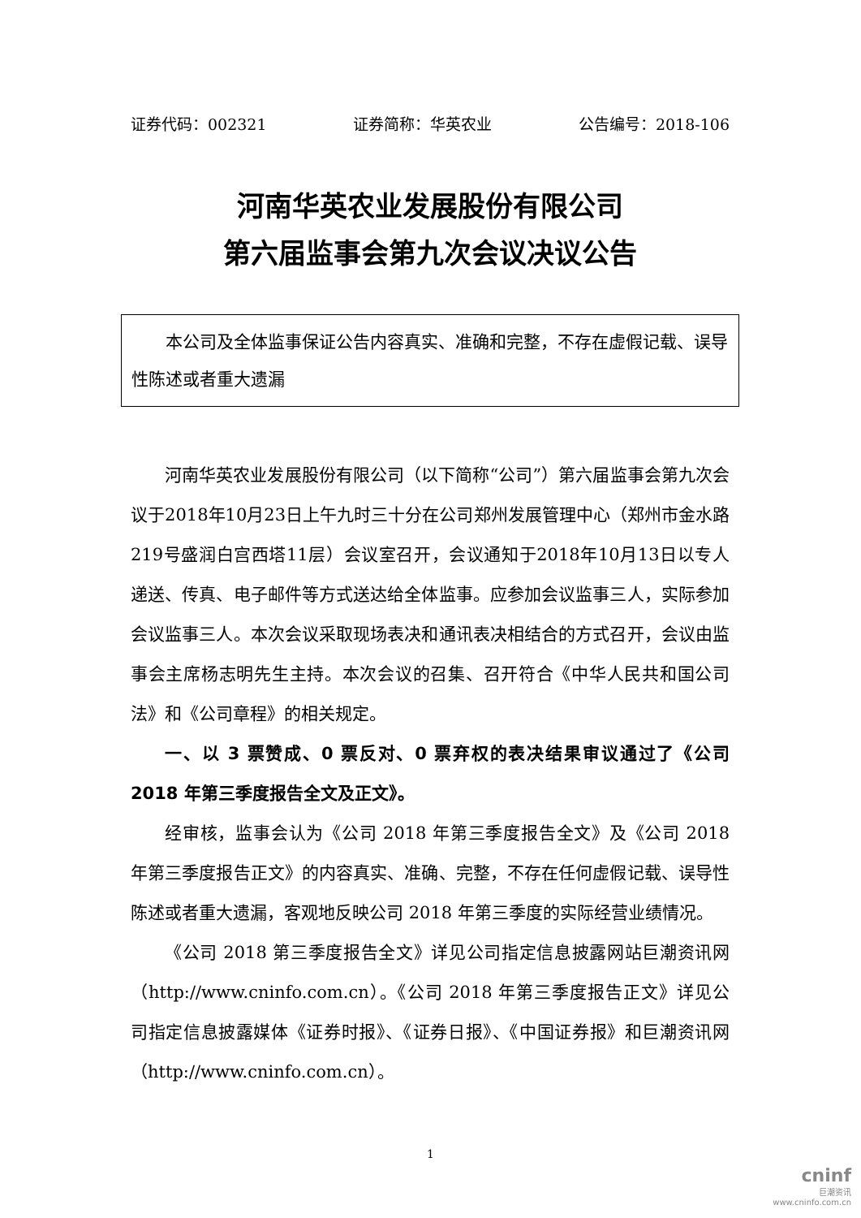证券代码：002321 证券简称：华英农业 公告编号：2018-106
河南华英农业发展股份有限公司
第六届监事会第九次会议决议公告
本公司及全体监事保证公告内容真实、准确和完整，不存在虚假记载、误导性陈述或者重大遗漏
河南华英农业发展股份有限公司（以下简称“公司”）第六届监事会第九次会议于2018年10月23日上午九时三十分在公司郑州发展管理中心（郑州市金水路219号盛润白宫西塔11层）会议室召开，会议通知于2018年10月13日以专人递送、传真、电子邮件等方式送达给全体监事。应参加会议监事三人，实际参加会议监事三人。本次会议采取现场表决和通讯表决相结合的方式召开，会议由监事会主席杨志明先生主持。本次会议的召集、召开符合《中华人民共和国公司法》和《公司章程》的相关规定。
一、以 3 票赞成、0 票反对、0 票弃权的表决结果审议通过了《公司 2018 年第三季度报告全文及正文》。
经审核，监事会认为《公司 2018 年第三季度报告全文》及《公司 2018 年第三季度报告正文》的内容真实、准确、完整，不存在任何虚假记载、误导性陈述或者重大遗漏，客观地反映公司 2018 年第三季度的实际经营业绩情况。
《公司 2018 第三季度报告全文》详见公司指定信息披露网站巨潮资讯网（http://www.cninfo.com.cn）。《公司 2018 年第三季度报告正文》详见公司指定信息披露媒体《证券时报》、《证券日报》、《中国证券报》和巨潮资讯网（http://www.cninfo.com.cn）。
1
cninf
巨潮资讯
www.cninfo.com.cn